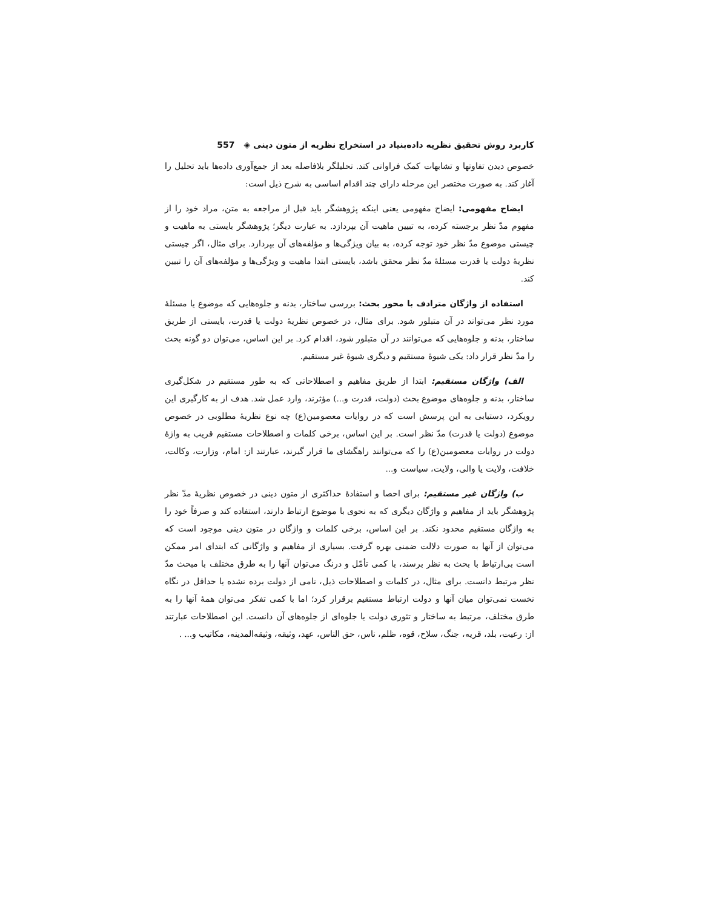کاربرد روش تحقیق نظریه داده‌بنیاد در استخراج نظریه از متون دینی ◈ 557
خصوص دیدن تفاوتها و تشابهات کمک فراوانی کند. تحلیلگر بلافاصله بعد از جمع‌آوری داده‌ها باید تحلیل را آغاز کند. به صورت مختصر این مرحله دارای چند اقدام اساسی به شرح ذیل است:
ایضاح مفهومی: ایضاح مفهومی یعنی اینکه پژوهشگر باید قبل از مراجعه به متن، مراد خود را از مفهوم مدّ نظر برجسته کرده، به تبیین ماهیت آن بپردازد. به عبارت دیگر؛ پژوهشگر بایستی به ماهیت و چیستی موضوع مدّ نظر خود توجه کرده، به بیان ویژگی‌ها و مؤلفه‌های آن بپردازد. برای مثال، اگر چیستی نظریهٔ دولت یا قدرت مسئلهٔ مدّ نظر محقق باشد، بایستی ابتدا ماهیت و ویژگی‌ها و مؤلفه‌های آن را تبیین کند.
استفاده از واژگان مترادف با محور بحث: بررسی ساختار، بدنه و جلوه‌هایی که موضوع یا مسئلهٔ مورد نظر می‌تواند در آن متبلور شود. برای مثال، در خصوص نظریهٔ دولت یا قدرت، بایستی از طریق ساختار، بدنه و جلوه‌هایی که می‌توانند در آن متبلور شود، اقدام کرد. بر این اساس، می‌توان دو گونه بحث را مدّ نظر قرار داد: یکی شیوهٔ مستقیم و دیگری شیوهٔ غیر مستقیم.
الف) واژگان مستقیم: ابتدا از طریق مفاهیم و اصطلاحاتی که به طور مستقیم در شکل‌گیری ساختار، بدنه و جلوه‌های موضوع بحث (دولت، قدرت و...) مؤثرند، وارد عمل شد. هدف از به کارگیری این رویکرد، دستیابی به این پرسش است که در روایات معصومین(ع) چه نوع نظریهٔ مطلوبی در خصوص موضوع (دولت یا قدرت) مدّ نظر است. بر این اساس، برخی کلمات و اصطلاحات مستقیم قریب به واژهٔ دولت در روایات معصومین(ع) را که می‌توانند راهگشای ما قرار گیرند، عبارتند از: امام، وزارت، وکالت، خلافت، ولایت یا والی، ولایت، سیاست و...
ب) واژگان غیر مستقیم: برای احصا و استفادهٔ حداکثری از متون دینی در خصوص نظریهٔ مدّ نظر پژوهشگر باید از مفاهیم و واژگان دیگری که به نحوی با موضوع ارتباط دارند، استفاده کند و صرفاً خود را به واژگان مستقیم محدود نکند. بر این اساس، برخی کلمات و واژگان در متون دینی موجود است که می‌توان از آنها به صورت دلالت ضمنی بهره گرفت. بسیاری از مفاهیم و واژگانی که ابتدای امر ممکن است بی‌ارتباط با بحث به نظر برسند، با کمی تأمّل و درنگ می‌توان آنها را به طرق مختلف با مبحث مدّ نظر مرتبط دانست. برای مثال، در کلمات و اصطلاحات ذیل، نامی از دولت برده نشده یا حداقل در نگاه نخست نمی‌توان میان آنها و دولت ارتباط مستقیم برقرار کرد؛ اما با کمی تفکر می‌توان همهٔ آنها را به طرق مختلف، مرتبط به ساختار و تئوری دولت یا جلوه‌ای از جلوه‌های آن دانست. این اصطلاحات عبارتند از: رعیت، بلد، قریه، جنگ، سلاح، قوه، ظلم، ناس، حق الناس، عهد، وثیقه، وثیقه‌المدینه، مکاتیب و... .